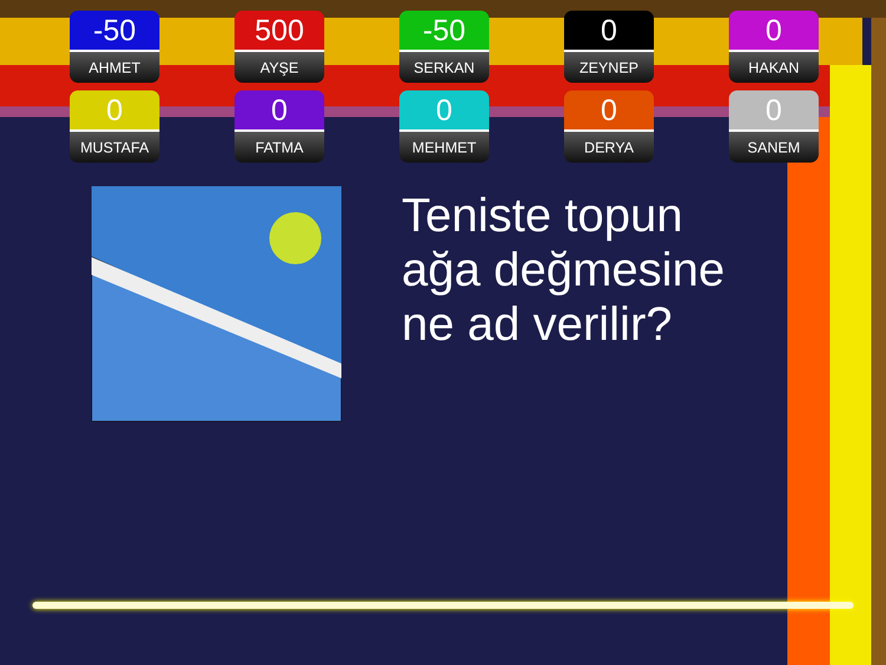-50
AHMET
500
AYŞE
-50
SERKAN
0
ZEYNEP
0
HAKAN
0
MUSTAFA
0
FATMA
0
MEHMET
0
DERYA
0
SANEM
Teniste topun
ağa değmesine
ne ad verilir?